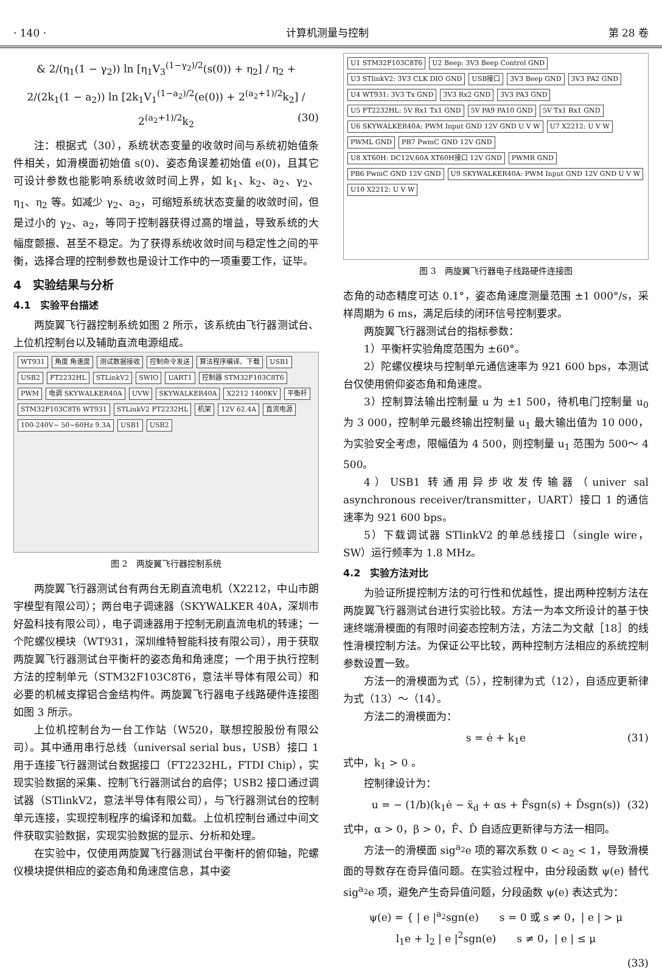· 140 · 计算机测量与控制 第 28 卷
& 2/(η<sub>1</sub>(1 − γ<sub>2</sub>)) ln [η<sub>1</sub>V<sub>3</sub><sup>(1−γ<sub>2</sub>)/2</sup>(s(0)) + η<sub>2</sub>] / η<sub>2</sub> +
2/(2k<sub>1</sub>(1 − a<sub>2</sub>)) ln [2k<sub>1</sub>V<sub>1</sub><sup>(1−a<sub>2</sub>)/2</sup>(e(0)) + 2<sup>(a<sub>2</sub>+1)/2</sup>k<sub>2</sub>] / 2<sup>(a<sub>2</sub>+1)/2</sup>k<sub>2</sub> (30)
注：根据式（30），系统状态变量的收敛时间与系统初始值条件相关，如滑模面初始值 s(0)、姿态角误差初始值 e(0)，且其它可设计参数也能影响系统收敛时间上界，如 k<sub>1</sub>、k<sub>2</sub>、a<sub>2</sub>、γ<sub>2</sub>、η<sub>1</sub>、η<sub>2</sub> 等。如减少 γ<sub>2</sub>、a<sub>2</sub>，可缩短系统状态变量的收敛时间，但是过小的 γ<sub>2</sub>、a<sub>2</sub>，等同于控制器获得过高的增益，导致系统的大幅度颤振、甚至不稳定。为了获得系统收敛时间与稳定性之间的平衡，选择合理的控制参数也是设计工作中的一项重要工作，证毕。
4　实验结果与分析
4.1　实验平台描述
两旋翼飞行器控制系统如图 2 所示，该系统由飞行器测试台、上位机控制台以及辅助直流电源组成。
WT931 角度 角速度 测试数据接收 控制命令发送 算法程序编译、下载 USB1 USB2 FT2232HL STLinkV2 SWIO UART1 控制器 STM32F103C8T6 PWM 电调 SKYWALKER40A UVW SKYWALKER40A X2212 1400KV 平衡杆 STM32F103C8T6 WT931 STLinkV2 FT2232HL 机架 12V 62.4A 直流电源 100-240V~ 50~60Hz 9.3A USB1 USB2
图 2　两旋翼飞行器控制系统
两旋翼飞行器测试台有两台无刷直流电机（X2212，中山市朗宇模型有限公司）；两台电子调速器（SKYWALKER 40A，深圳市好盈科技有限公司），电子调速器用于控制无刷直流电机的转速；一个陀螺仪模块（WT931，深圳维特智能科技有限公司），用于获取两旋翼飞行器测试台平衡杆的姿态角和角速度；一个用于执行控制方法的控制单元（STM32F103C8T6，意法半导体有限公司）和必要的机械支撑铝合金结构件。两旋翼飞行器电子线路硬件连接图如图 3 所示。
上位机控制台为一台工作站（W520，联想控股股份有限公司）。其中通用串行总线（universal serial bus，USB）接口 1 用于连接飞行器测试台数据接口（FT2232HL，FTDI Chip），实现实验数据的采集、控制飞行器测试台的启停；USB2 接口通过调试器（STlinkV2，意法半导体有限公司），与飞行器测试台的控制单元连接，实现控制程序的编译和加载。上位机控制台通过中间文件获取实验数据，实现实验数据的显示、分析和处理。
在实验中，仅使用两旋翼飞行器测试台平衡杆的俯仰轴，陀螺仪模块提供相应的姿态角和角速度信息，其中姿
U1 STM32F103C8T6 U2 Beep: 3V3 Beep Control GND U3 STlinkV2: 3V3 CLK DIO GND USB接口 3V3 Beep GND 3V3 PA2 GND U4 WT931: 3V3 Tx GND 3V3 Rx2 GND 3V3 PA3 GND U5 FT2232HL: 5V Rx1 Tx1 GND 5V PA9 PA10 GND 5V Tx1 Rx1 GND U6 SKYWALKER40A: PWM Input GND 12V GND U V W U7 X2212: U V W PWML GND PB7 PwmC GND 12V GND U8 XT60H: DC12V,60A XT60H接口 12V GND PWMR GND PB6 PwmC GND 12V GND U9 SKYWALKER40A: PWM Input GND 12V GND U V W U10 X2212: U V W
图 3　两旋翼飞行器电子线路硬件连接图
态角的动态精度可达 0.1°，姿态角速度测量范围 ±1 000°/s，采样周期为 6 ms，满足后续的闭环信号控制要求。
两旋翼飞行器测试台的指标参数：
1）平衡杆实验角度范围为 ±60°。
2）陀螺仪模块与控制单元通信速率为 921 600 bps，本测试台仅使用俯仰姿态角和角速度。
3）控制算法输出控制量 u 为 ±1 500，待机电门控制量 u<sub>0</sub> 为 3 000，控制单元最终输出控制量 u<sub>1</sub> 最大输出值为 10 000，为实验安全考虑，限幅值为 4 500，则控制量 u<sub>1</sub> 范围为 500～ 4 500。
4）USB1 转通用异步收发传输器（univer sal asynchronous receiver/transmitter，UART）接口 1 的通信速率为 921 600 bps。
5）下载调试器 STlinkV2 的单总线接口（single wire，SW）运行频率为 1.8 MHz。
4.2　实验方法对比
为验证所提控制方法的可行性和优越性，提出两种控制方法在两旋翼飞行器测试台进行实验比较。方法一为本文所设计的基于快速终端滑模面的有限时间姿态控制方法，方法二为文献［18］的线性滑模控制方法。为保证公平比较，两种控制方法相应的系统控制参数设置一致。
方法一的滑模面为式（5），控制律为式（12），自适应更新律为式（13）～（14）。
方法二的滑模面为：
s = ė + k<sub>1</sub>e (31)
式中，k<sub>1</sub> > 0 。
控制律设计为：
u = − (1/b)(k<sub>1</sub>ė − ẍ<sub>d</sub> + αs + F̂sgn(s) + D̂sgn(s)) (32)
式中，α > 0，β > 0，F̂、D̂ 自适应更新律与方法一相同。
方法一的滑模面 sig<sup>a<sub>2</sub></sup>e 项的幂次系数 0 < a<sub>2</sub> < 1，导致滑模面的导数存在奇异值问题。在实验过程中，由分段函数 ψ(e) 替代 sig<sup>a<sub>2</sub></sup>e 项，避免产生奇异值问题，分段函数 ψ(e) 表达式为：
ψ(e) = { | e |<sup>a<sub>2</sub></sup>sgn(e)　　s = 0 或 s ≠ 0，| e | > μ
l<sub>1</sub>e + l<sub>2</sub> | e |<sup>2</sup>sgn(e)　　s ≠ 0，| e | ≤ μ
(33)